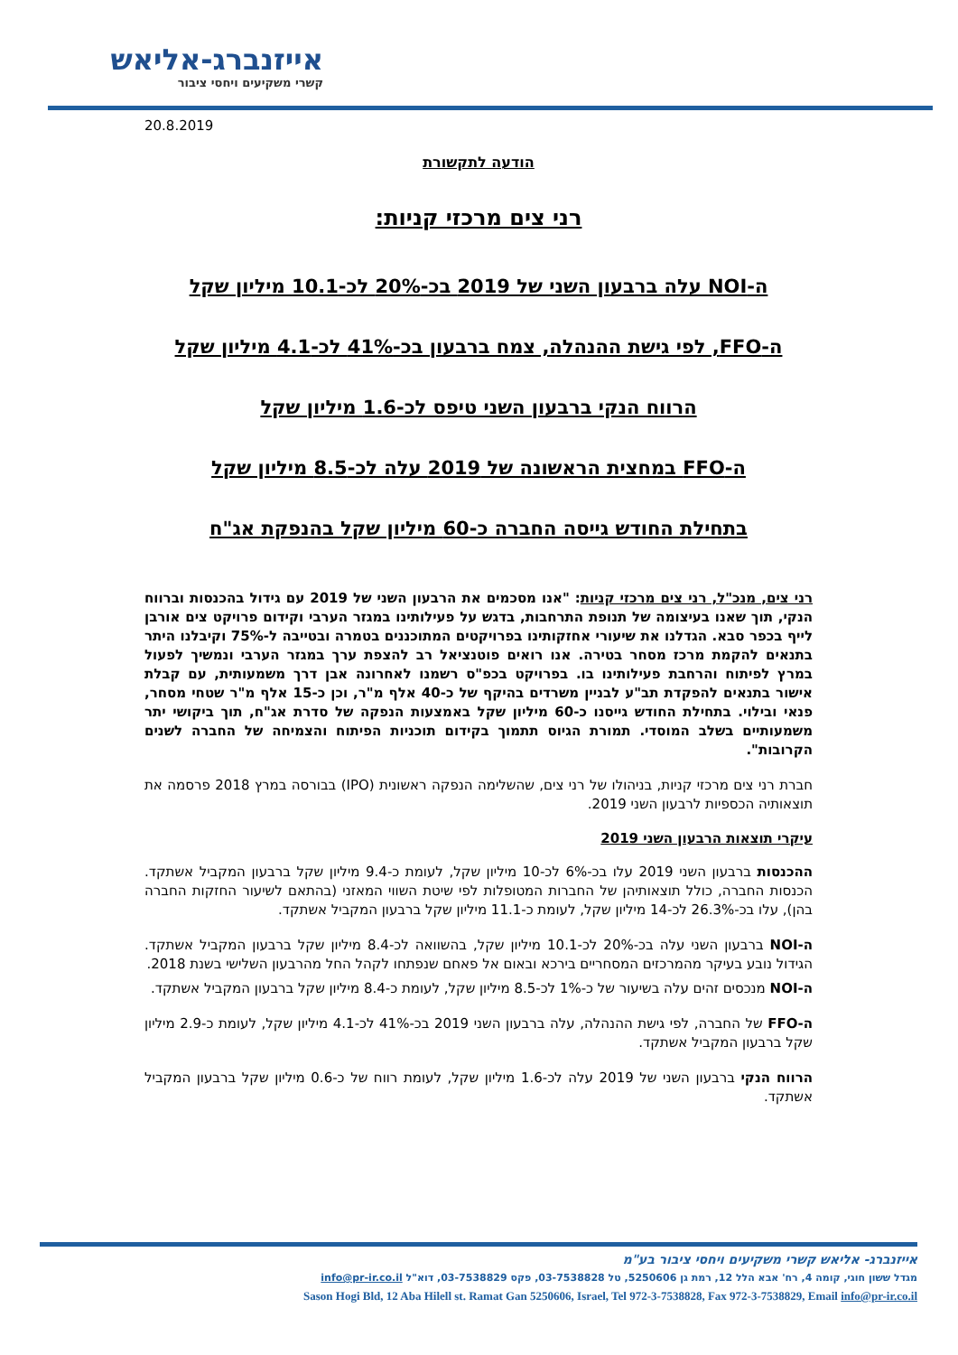אייזנברג-אליאש
קשרי משקיעים ויחסי ציבור
20.8.2019
הודעה לתקשורת
רני צים מרכזי קניות:
ה-NOI עלה ברבעון השני של 2019 בכ-20% לכ-10.1 מיליון שקל
ה-FFO, לפי גישת ההנהלה, צמח ברבעון בכ-41% לכ-4.1 מיליון שקל
הרווח הנקי ברבעון השני טיפס לכ-1.6 מיליון שקל
ה-FFO במחצית הראשונה של 2019 עלה לכ-8.5 מיליון שקל
בתחילת החודש גייסה החברה כ-60 מיליון שקל בהנפקת אג"ח
רני צים, מנכ"ל, רני צים מרכזי קניות: "אנו מסכמים את הרבעון השני של 2019 עם גידול בהכנסות וברווח הנקי, תוך שאנו בעיצומה של תנופת התרחבות, בדגש על פעילותינו במגזר הערבי וקידום פרויקט צים אורבן לייף בכפר סבא. הגדלנו את שיעורי אחזקותינו בפרויקטים המתוכננים בטמרה ובטייבה ל-75% וקיבלנו היתר בתנאים להקמת מרכז מסחר בטירה. אנו רואים פוטנציאל רב להצפת ערך במגזר הערבי ונמשיך לפעול במרץ לפיתוח והרחבת פעילותינו בו. בפרויקט בכפ"ס רשמנו לאחרונה אבן דרך משמעותית, עם קבלת אישור בתנאים להפקדת תב"ע לבניין משרדים בהיקף של כ-40 אלף מ"ר, וכן כ-15 אלף מ"ר שטחי מסחר, פנאי ובילוי. בתחילת החודש גייסנו כ-60 מיליון שקל באמצעות הנפקה של סדרת אג"ח, תוך ביקושי יתר משמעותיים בשלב המוסדי. תמורת הגיוס תתמוך בקידום תוכניות הפיתוח והצמיחה של החברה לשנים הקרובות".
חברת רני צים מרכזי קניות, בניהולו של רני צים, שהשלימה הנפקה ראשונית (IPO) בבורסה במרץ 2018 פרסמה את תוצאותיה הכספיות לרבעון השני 2019.
עיקרי תוצאות הרבעון השני 2019
ההכנסות ברבעון השני 2019 עלו בכ-6% לכ-10 מיליון שקל, לעומת כ-9.4 מיליון שקל ברבעון המקביל אשתקד. הכנסות החברה, כולל תוצאותיהן של החברות המטופלות לפי שיטת השווי המאזני (בהתאם לשיעור החזקות החברה בהן), עלו בכ-26.3% לכ-14 מיליון שקל, לעומת כ-11.1 מיליון שקל ברבעון המקביל אשתקד.
ה-NOI ברבעון השני עלה בכ-20% לכ-10.1 מיליון שקל, בהשוואה לכ-8.4 מיליון שקל ברבעון המקביל אשתקד. הגידול נובע בעיקר מהמרכזים המסחריים בירכא ובאום אל פאחם שנפתחו לקהל החל מהרבעון השלישי בשנת 2018.
ה-NOI מנכסים זהים עלה בשיעור של כ-1% לכ-8.5 מיליון שקל, לעומת כ-8.4 מיליון שקל ברבעון המקביל אשתקד.
ה-FFO של החברה, לפי גישת ההנהלה, עלה ברבעון השני 2019 בכ-41% לכ-4.1 מיליון שקל, לעומת כ-2.9 מיליון שקל ברבעון המקביל אשתקד.
הרווח הנקי ברבעון השני של 2019 עלה לכ-1.6 מיליון שקל, לעומת רווח של כ-0.6 מיליון שקל ברבעון המקביל אשתקד.
אייזנברג- אליאש קשרי משקיעים ויחסי ציבור בע"מ
מגדל ששון חוגי, קומה 4, רח' אבא הלל 12, רמת גן 5250606, טל 03-7538828, פקס 03-7538829, דוא"ל info@pr-ir.co.il
Sason Hogi Bld, 12 Aba Hilell st. Ramat Gan 5250606, Israel, Tel 972-3-7538828, Fax 972-3-7538829, Email info@pr-ir.co.il